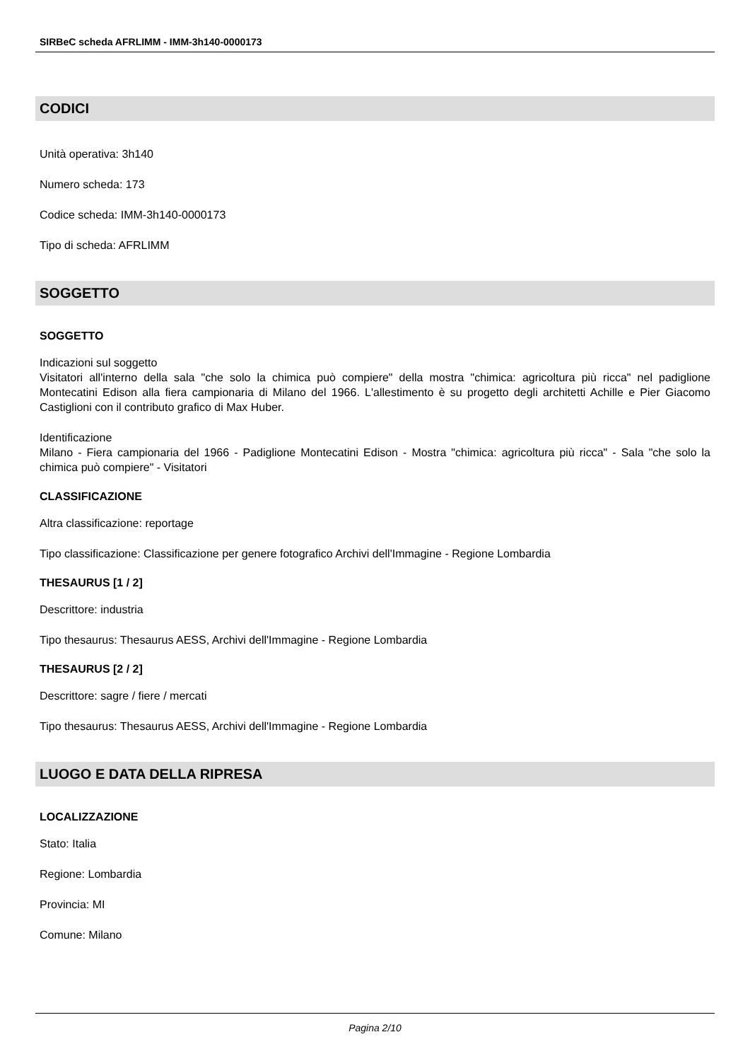SIRBeC scheda AFRLIMM - IMM-3h140-0000173
CODICI
Unità operativa: 3h140
Numero scheda: 173
Codice scheda: IMM-3h140-0000173
Tipo di scheda: AFRLIMM
SOGGETTO
SOGGETTO
Indicazioni sul soggetto
Visitatori all'interno della sala "che solo la chimica può compiere" della mostra "chimica: agricoltura più ricca" nel padiglione Montecatini Edison alla fiera campionaria di Milano del 1966. L'allestimento è su progetto degli architetti Achille e Pier Giacomo Castiglioni con il contributo grafico di Max Huber.
Identificazione
Milano - Fiera campionaria del 1966 - Padiglione Montecatini Edison - Mostra "chimica: agricoltura più ricca" - Sala "che solo la chimica può compiere" - Visitatori
CLASSIFICAZIONE
Altra classificazione: reportage
Tipo classificazione: Classificazione per genere fotografico Archivi dell'Immagine - Regione Lombardia
THESAURUS [1 / 2]
Descrittore: industria
Tipo thesaurus: Thesaurus AESS, Archivi dell'Immagine - Regione Lombardia
THESAURUS [2 / 2]
Descrittore: sagre / fiere / mercati
Tipo thesaurus: Thesaurus AESS, Archivi dell'Immagine - Regione Lombardia
LUOGO E DATA DELLA RIPRESA
LOCALIZZAZIONE
Stato: Italia
Regione: Lombardia
Provincia: MI
Comune: Milano
Pagina 2/10